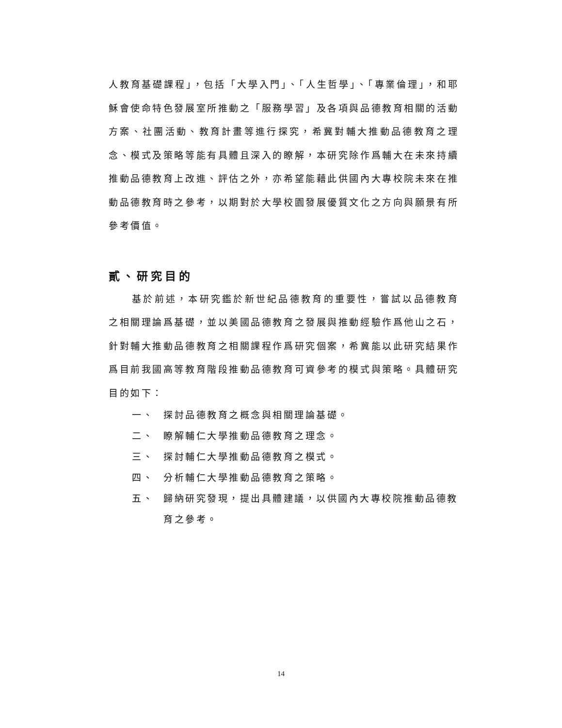人教育基礎課程」，包括「大學入門」、「人生哲學」、「專業倫理」，和耶穌會使命特色發展室所推動之「服務學習」及各項與品德教育相關的活動方案、社團活動、教育計畫等進行探究，希冀對輔大推動品德教育之理念、模式及策略等能有具體且深入的瞭解，本研究除作爲輔大在未來持續推動品德教育上改進、評估之外，亦希望能藉此供國內大專校院未來在推動品德教育時之參考，以期對於大學校園發展優質文化之方向與願景有所參考價值。
貳、研究目的
基於前述，本研究鑑於新世紀品德教育的重要性，嘗試以品德教育之相關理論爲基礎，並以美國品德教育之發展與推動經驗作爲他山之石，針對輔大推動品德教育之相關課程作爲研究個案，希冀能以此研究結果作爲目前我國高等教育階段推動品德教育可資參考的模式與策略。具體研究目的如下：
一、 探討品德教育之概念與相關理論基礎。
二、 瞭解輔仁大學推動品德教育之理念。
三、 探討輔仁大學推動品德教育之模式。
四、 分析輔仁大學推動品德教育之策略。
五、 歸納研究發現，提出具體建議，以供國內大專校院推動品德教育之參考。
14